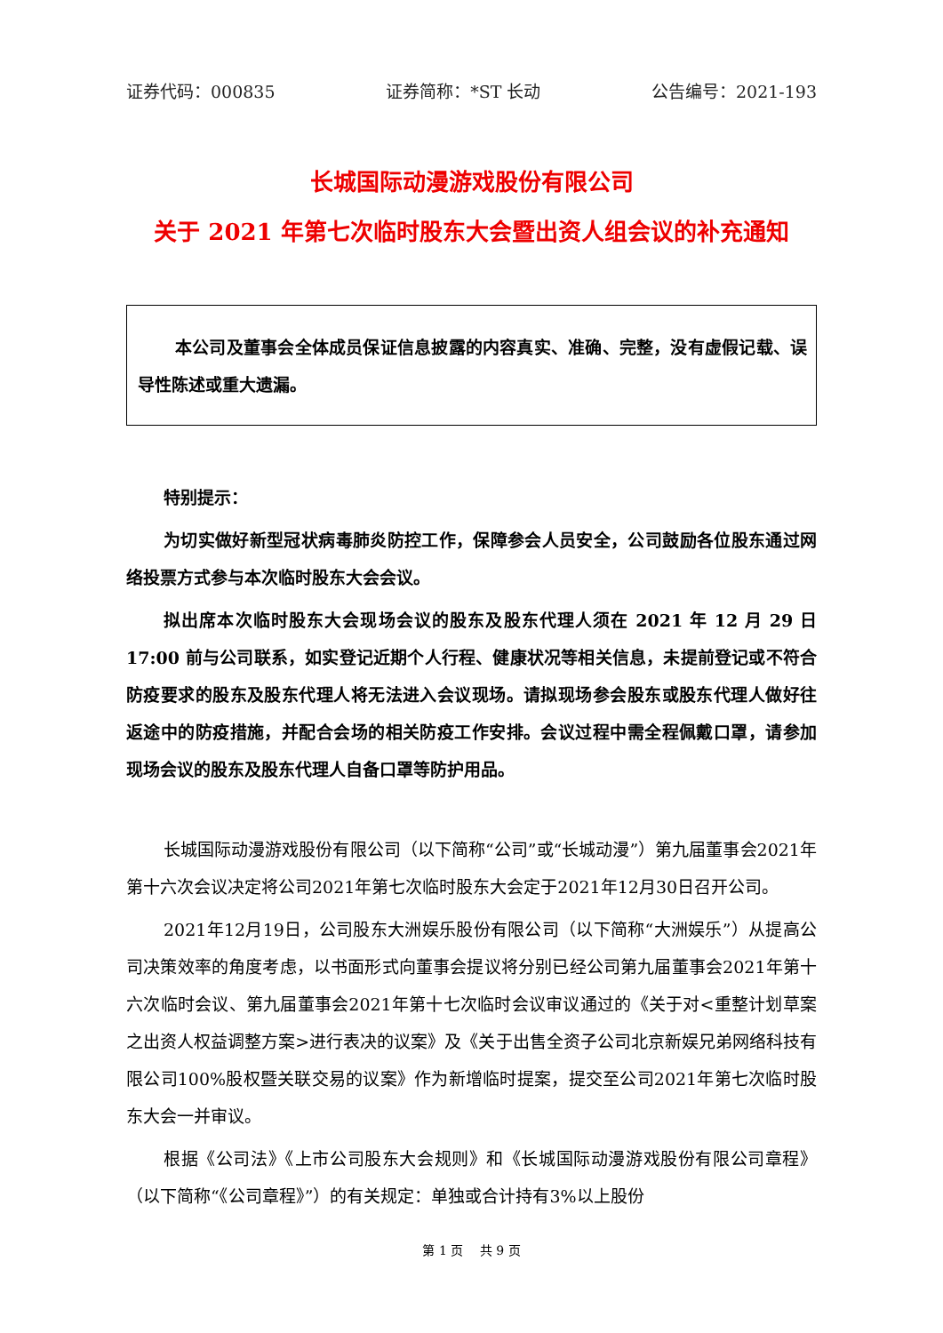证券代码：000835 证券简称：*ST 长动 公告编号：2021-193
长城国际动漫游戏股份有限公司
关于 2021 年第七次临时股东大会暨出资人组会议的补充通知
本公司及董事会全体成员保证信息披露的内容真实、准确、完整，没有虚假记载、误导性陈述或重大遗漏。
特别提示：
为切实做好新型冠状病毒肺炎防控工作，保障参会人员安全，公司鼓励各位股东通过网络投票方式参与本次临时股东大会会议。
拟出席本次临时股东大会现场会议的股东及股东代理人须在 2021 年 12 月 29 日 17:00 前与公司联系，如实登记近期个人行程、健康状况等相关信息，未提前登记或不符合防疫要求的股东及股东代理人将无法进入会议现场。请拟现场参会股东或股东代理人做好往返途中的防疫措施，并配合会场的相关防疫工作安排。会议过程中需全程佩戴口罩，请参加现场会议的股东及股东代理人自备口罩等防护用品。
长城国际动漫游戏股份有限公司（以下简称“公司”或“长城动漫”）第九届董事会2021年第十六次会议决定将公司2021年第七次临时股东大会定于2021年12月30日召开公司。
2021年12月19日，公司股东大洲娱乐股份有限公司（以下简称“大洲娱乐”）从提高公司决策效率的角度考虑，以书面形式向董事会提议将分别已经公司第九届董事会2021年第十六次临时会议、第九届董事会2021年第十七次临时会议审议通过的《关于对<重整计划草案之出资人权益调整方案>进行表决的议案》及《关于出售全资子公司北京新娱兄弟网络科技有限公司100%股权暨关联交易的议案》作为新增临时提案，提交至公司2021年第七次临时股东大会一并审议。
根据《公司法》《上市公司股东大会规则》和《长城国际动漫游戏股份有限公司章程》（以下简称“《公司章程》”）的有关规定：单独或合计持有3%以上股份
第 1 页　 共 9 页